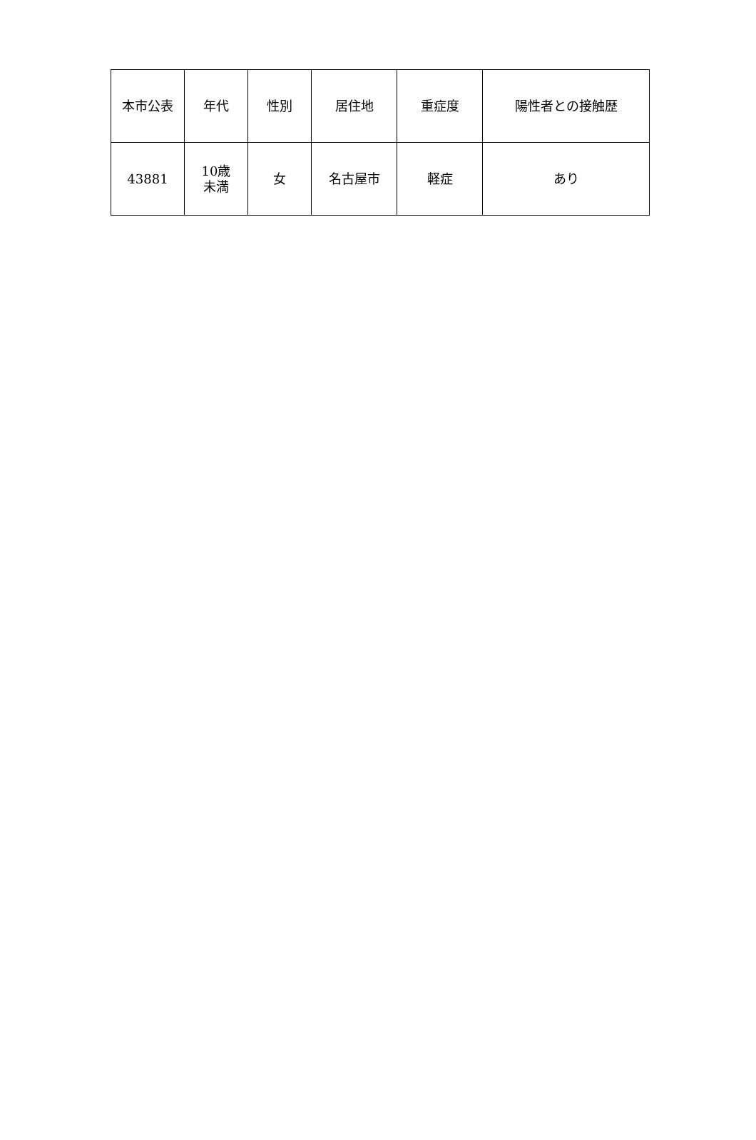| 本市公表 | 年代 | 性別 | 居住地 | 重症度 | 陽性者との接触歴 |
| --- | --- | --- | --- | --- | --- |
| 43881 | 10歳 未満 | 女 | 名古屋市 | 軽症 | あり |